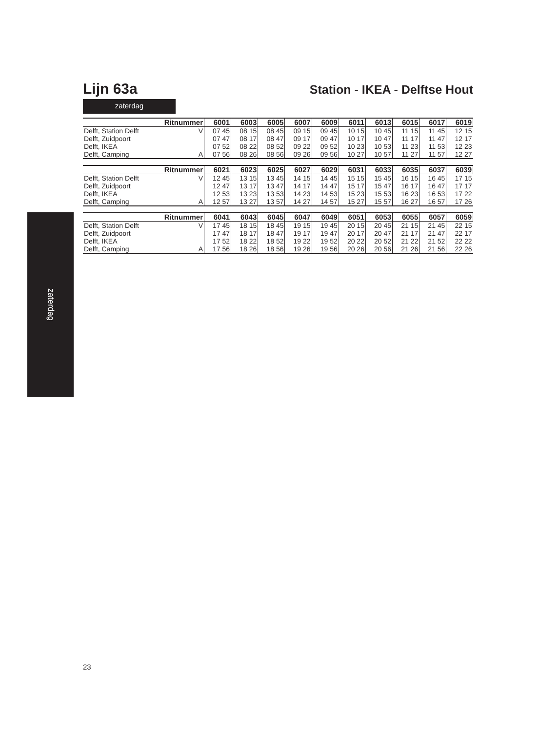Lijn 63a
Station - IKEA - Delftse Hout
zaterdag
| Ritnummer | | 6001 | 6003 | 6005 | 6007 | 6009 | 6011 | 6013 | 6015 | 6017 | 6019 |
| --- | --- | --- | --- | --- | --- | --- | --- | --- | --- | --- | --- |
| Delft, Station Delft | V | 07 45 | 08 15 | 08 45 | 09 15 | 09 45 | 10 15 | 10 45 | 11 15 | 11 45 | 12 15 |
| Delft, Zuidpoort | | 07 47 | 08 17 | 08 47 | 09 17 | 09 47 | 10 17 | 10 47 | 11 17 | 11 47 | 12 17 |
| Delft, IKEA | | 07 52 | 08 22 | 08 52 | 09 22 | 09 52 | 10 23 | 10 53 | 11 23 | 11 53 | 12 23 |
| Delft, Camping | A | 07 56 | 08 26 | 08 56 | 09 26 | 09 56 | 10 27 | 10 57 | 11 27 | 11 57 | 12 27 |
| Ritnummer | | 6021 | 6023 | 6025 | 6027 | 6029 | 6031 | 6033 | 6035 | 6037 | 6039 |
| Delft, Station Delft | V | 12 45 | 13 15 | 13 45 | 14 15 | 14 45 | 15 15 | 15 45 | 16 15 | 16 45 | 17 15 |
| Delft, Zuidpoort | | 12 47 | 13 17 | 13 47 | 14 17 | 14 47 | 15 17 | 15 47 | 16 17 | 16 47 | 17 17 |
| Delft, IKEA | | 12 53 | 13 23 | 13 53 | 14 23 | 14 53 | 15 23 | 15 53 | 16 23 | 16 53 | 17 22 |
| Delft, Camping | A | 12 57 | 13 27 | 13 57 | 14 27 | 14 57 | 15 27 | 15 57 | 16 27 | 16 57 | 17 26 |
| Ritnummer | | 6041 | 6043 | 6045 | 6047 | 6049 | 6051 | 6053 | 6055 | 6057 | 6059 |
| Delft, Station Delft | V | 17 45 | 18 15 | 18 45 | 19 15 | 19 45 | 20 15 | 20 45 | 21 15 | 21 45 | 22 15 |
| Delft, Zuidpoort | | 17 47 | 18 17 | 18 47 | 19 17 | 19 47 | 20 17 | 20 47 | 21 17 | 21 47 | 22 17 |
| Delft, IKEA | | 17 52 | 18 22 | 18 52 | 19 22 | 19 52 | 20 22 | 20 52 | 21 22 | 21 52 | 22 22 |
| Delft, Camping | A | 17 56 | 18 26 | 18 56 | 19 26 | 19 56 | 20 26 | 20 56 | 21 26 | 21 56 | 22 26 |
zaterdag
23